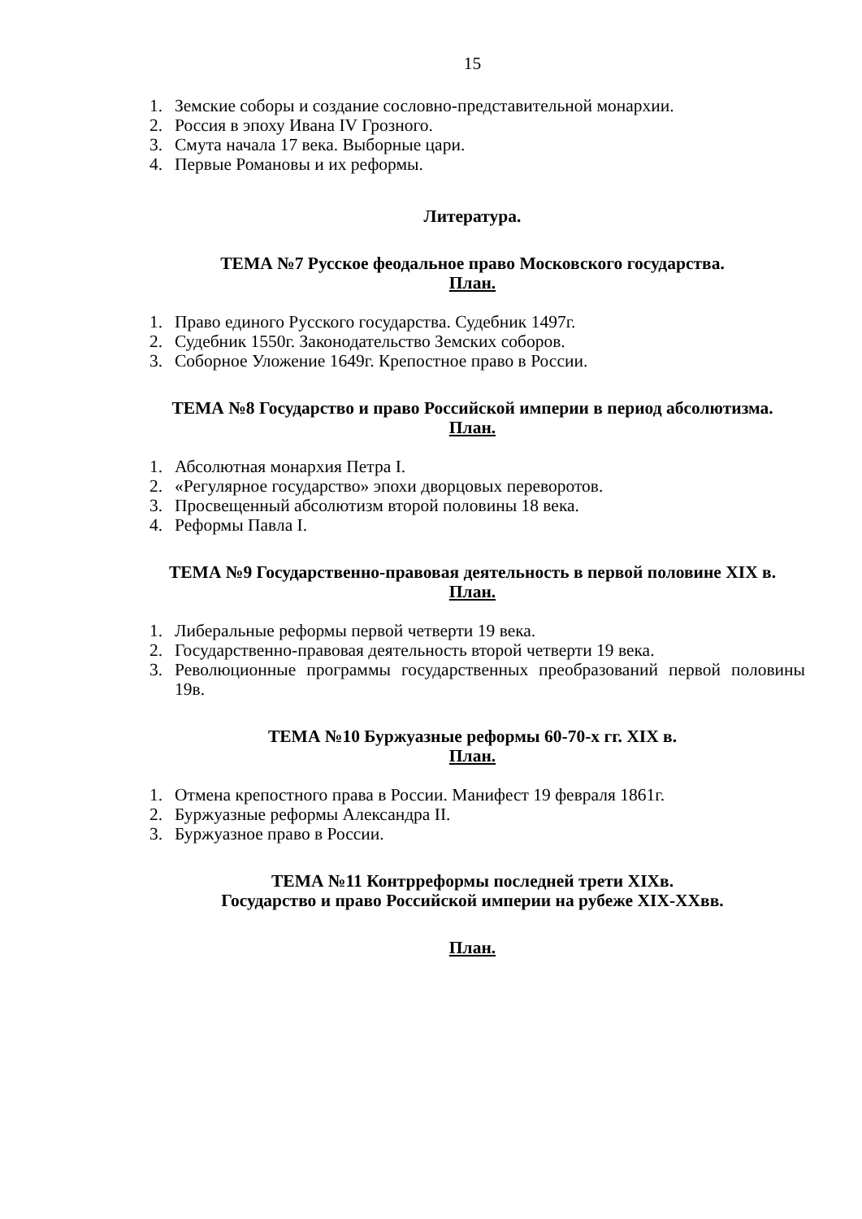15
1. Земские соборы и создание сословно-представительной монархии.
2. Россия в эпоху Ивана IV Грозного.
3. Смута начала 17 века. Выборные цари.
4. Первые Романовы и их реформы.
Литература.
ТЕМА №7 Русское феодальное право Московского государства.
План.
1. Право единого Русского государства. Судебник 1497г.
2. Судебник 1550г. Законодательство Земских соборов.
3. Соборное Уложение 1649г. Крепостное право в России.
ТЕМА №8 Государство и право Российской империи в период абсолютизма.
План.
1. Абсолютная монархия Петра I.
2. «Регулярное государство» эпохи дворцовых переворотов.
3. Просвещенный абсолютизм второй половины 18 века.
4. Реформы Павла I.
ТЕМА №9 Государственно-правовая деятельность в первой половине XIX в.
План.
1. Либеральные реформы первой четверти 19 века.
2. Государственно-правовая деятельность второй четверти 19 века.
3. Революционные программы государственных преобразований первой половины 19в.
ТЕМА №10 Буржуазные реформы 60-70-х гг. XIX в.
План.
1. Отмена крепостного права в России. Манифест 19 февраля 1861г.
2. Буржуазные реформы Александра II.
3. Буржуазное право в России.
ТЕМА №11 Контрреформы последней трети XIXв.
Государство и право Российской империи на рубеже XIX-XXвв.
План.